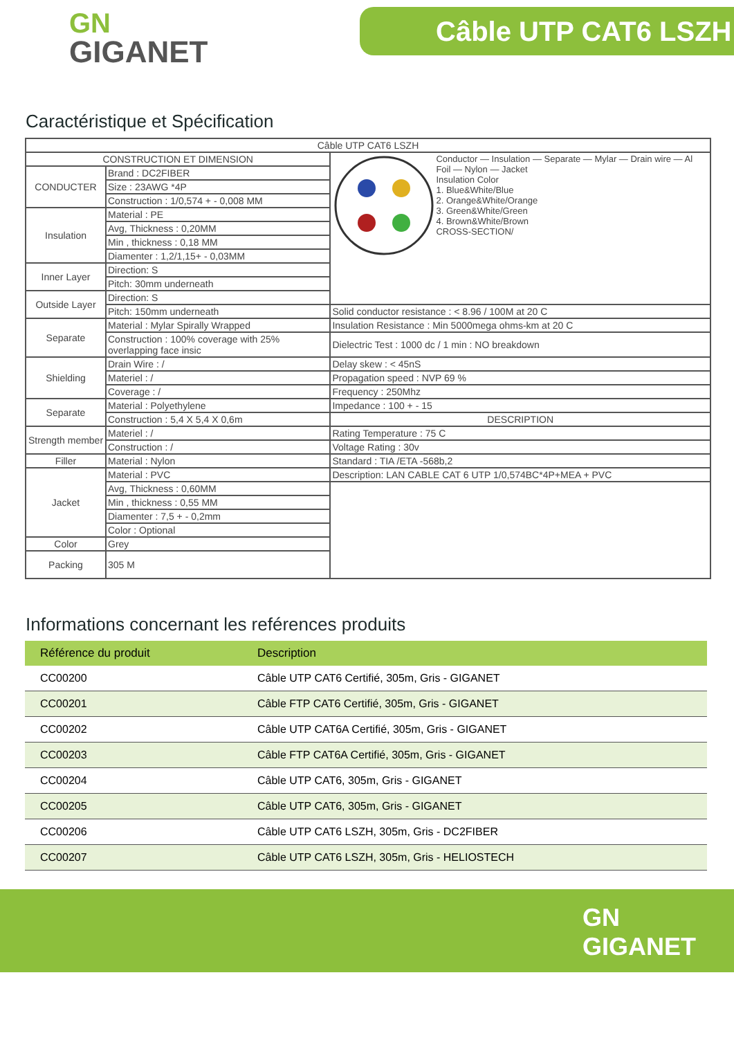GN
GIGANET
Câble UTP CAT6 LSZH
Caractéristique et Spécification
| Câble UTP CAT6 LSZH | | |
| CONSTRUCTION ET DIMENSION | | Conductor — Insulation — Separate — Mylar — Drain wire — Al Foil — Nylon — Jacket Insulation Color 1. Blue&White/Blue 2. Orange&White/Orange 3. Green&White/Green 4. Brown&White/Brown CROSS-SECTION/ |
| CONDUCTER | Brand : DC2FIBER | |
| | Size : 23AWG *4P | |
| | Construction : 1/0,574 + - 0,008 MM | |
| Insulation | Material : PE | |
| | Avg, Thickness : 0,20MM | |
| | Min , thickness : 0,18 MM | |
| | Diamenter : 1,2/1,15+ - 0,03MM | |
| Inner Layer | Direction: S | |
| | Pitch: 30mm underneath | |
| Outside Layer | Direction: S | |
| | Pitch: 150mm underneath | Solid conductor resistance : < 8.96 / 100M at 20 C |
| Separate | Material : Mylar Spirally Wrapped | Insulation Resistance : Min 5000mega ohms-km at 20 C |
| | Construction : 100% coverage with 25% overlapping face insic | Dielectric Test : 1000 dc / 1 min : NO breakdown |
| Shielding | Drain Wire : / | Delay skew : < 45nS |
| | Materiel : / | Propagation speed : NVP 69 % |
| | Coverage : / | Frequency : 250Mhz |
| Separate | Material : Polyethylene | Impedance : 100 + - 15 |
| | Construction : 5,4 X 5,4 X 0,6m | DESCRIPTION |
| Strength member | Materiel : / | Rating Temperature : 75 C |
| | Construction : / | Voltage Rating : 30v |
| Filler | Material : Nylon | Standard : TIA /ETA -568b,2 |
| Jacket | Material : PVC | Description: LAN CABLE CAT 6 UTP 1/0,574BC*4P+MEA + PVC |
| | Avg, Thickness : 0,60MM | |
| | Min , thickness : 0,55 MM | |
| | Diamenter : 7,5 + - 0,2mm | |
| | Color : Optional | |
| Color | Grey | |
| Packing | 305 M | |
Informations concernant les reférences produits
| Référence du produit | Description |
| --- | --- |
| CC00200 | Câble UTP CAT6 Certifié, 305m, Gris - GIGANET |
| CC00201 | Câble FTP CAT6 Certifié, 305m, Gris - GIGANET |
| CC00202 | Câble UTP CAT6A Certifié, 305m, Gris - GIGANET |
| CC00203 | Câble FTP CAT6A Certifié, 305m, Gris - GIGANET |
| CC00204 | Câble UTP CAT6, 305m, Gris - GIGANET |
| CC00205 | Câble UTP CAT6, 305m, Gris - GIGANET |
| CC00206 | Câble UTP CAT6 LSZH, 305m, Gris - DC2FIBER |
| CC00207 | Câble UTP CAT6 LSZH, 305m, Gris - HELIOSTECH |
GN
GIGANET